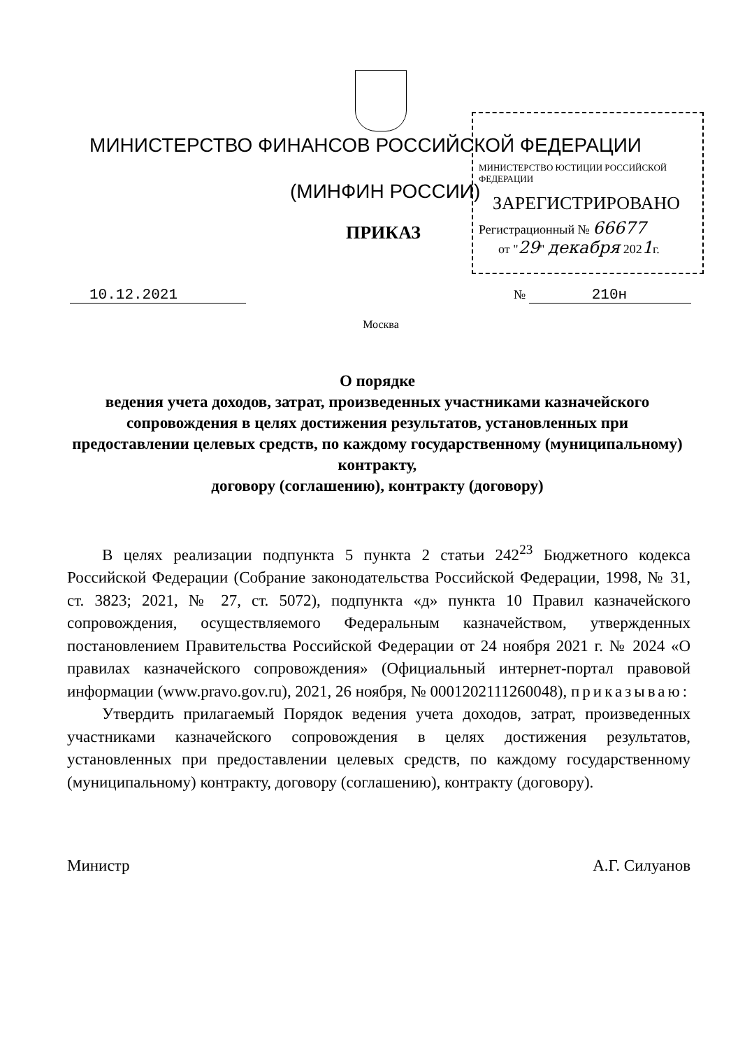МИНИСТЕРСТВО ФИНАНСОВ РОССИЙСКОЙ ФЕДЕРАЦИИ
(МИНФИН РОССИИ)
ПРИКАЗ
МИНИСТЕРСТВО ЮСТИЦИИ РОССИЙСКОЙ ФЕДЕРАЦИИ
ЗАРЕГИСТРИРОВАНО
Регистрационный № 66677
от "29" декабря 2021г.
10.12.2021 № 210н
Москва
О порядке
ведения учета доходов, затрат, произведенных участниками казначейского сопровождения в целях достижения результатов, установленных при предоставлении целевых средств, по каждому государственному (муниципальному) контракту,
договору (соглашению), контракту (договору)
В целях реализации подпункта 5 пункта 2 статьи 242<sup>23</sup> Бюджетного кодекса Российской Федерации (Собрание законодательства Российской Федерации, 1998, № 31, ст. 3823; 2021, № 27, ст. 5072), подпункта «д» пункта 10 Правил казначейского сопровождения, осуществляемого Федеральным казначейством, утвержденных постановлением Правительства Российской Федерации от 24 ноября 2021 г. № 2024 «О правилах казначейского сопровождения» (Официальный интернет-портал правовой информации (www.pravo.gov.ru), 2021, 26 ноября, № 0001202111260048), приказываю:
Утвердить прилагаемый Порядок ведения учета доходов, затрат, произведенных участниками казначейского сопровождения в целях достижения результатов, установленных при предоставлении целевых средств, по каждому государственному (муниципальному) контракту, договору (соглашению), контракту (договору).
Министр А.Г. Силуанов